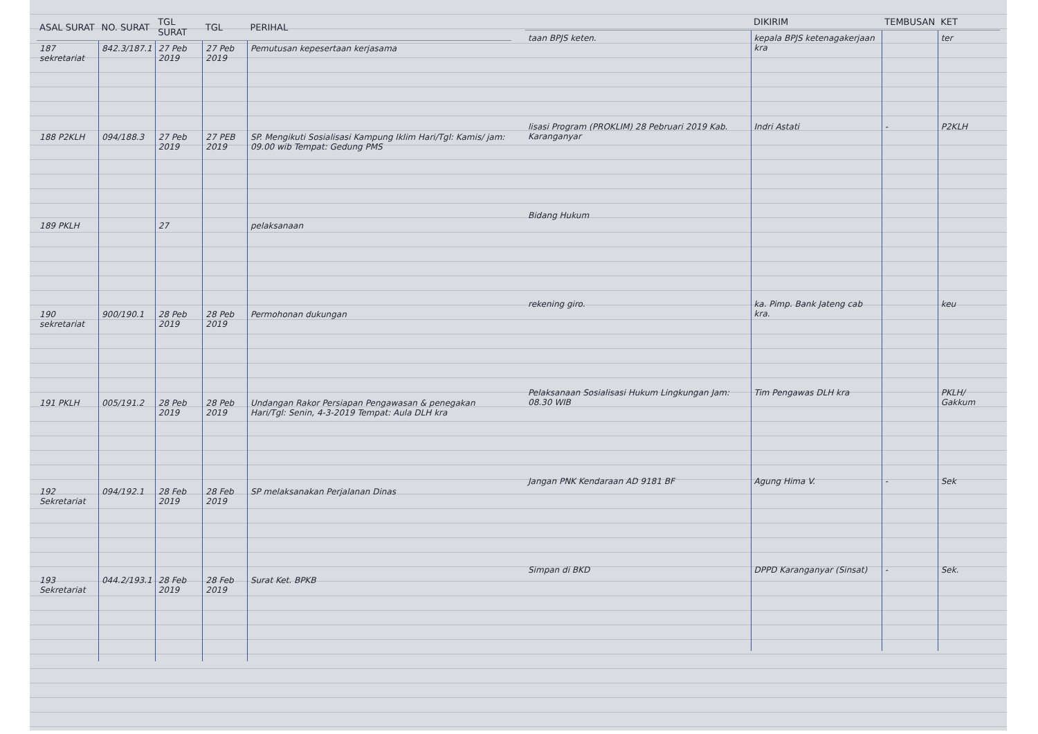| ASAL SURAT | NO. SURAT | TGL SURAT | TGL | PERIHAL |
| --- | --- | --- | --- | --- |
| 187 sekretariat | 842.3/187.1 | 27 Peb 2019 | 27 Peb 2019 | Pemutusan kepesertaan kerjasama |
| 188 P2KLH | 094/188.3 | 27 Peb 2019 | 27 PEB 2019 | SP. Mengikuti Sosialisasi Kampung Iklim Hari/Tgl: Kamis/ jam: 09.00 wib Tempat: Gedung PMS |
| 189 PKLH | | 27 | | pelaksanaan |
| 190 sekretariat | 900/190.1 | 28 Peb 2019 | 28 Peb 2019 | Permohonan dukungan |
| 191 PKLH | 005/191.2 | 28 Peb 2019 | 28 Peb 2019 | Undangan Rakor Persiapan Pengawasan & penegakan Hari/Tgl: Senin, 4-3-2019 Tempat: Aula DLH kra |
| 192 Sekretariat | 094/192.1 | 28 Feb 2019 | 28 Feb 2019 | SP melaksanakan Perjalanan Dinas |
| 193 Sekretariat | 044.2/193.1 | 28 Feb 2019 | 28 Feb 2019 | Surat Ket. BPKB |
| | DIKIRIM | TEMBUSAN | KET |
| --- | --- | --- | --- |
| taan BPJS keten. | kepala BPJS ketenagakerjaan kra | | ter |
| lisasi Program (PROKLIM) 28 Pebruari 2019 Kab. Karanganyar | Indri Astati | - | P2KLH |
| Bidang Hukum | | | |
| rekening giro. | ka. Pimp. Bank Jateng cab kra. | | keu |
| Pelaksanaan Sosialisasi Hukum Lingkungan Jam: 08.30 WIB | Tim Pengawas DLH kra | | PKLH/ Gakkum |
| Jangan PNK Kendaraan AD 9181 BF | Agung Hima V. | - | Sek |
| Simpan di BKD | DPPD Karanganyar (Sinsat) | - | Sek. |